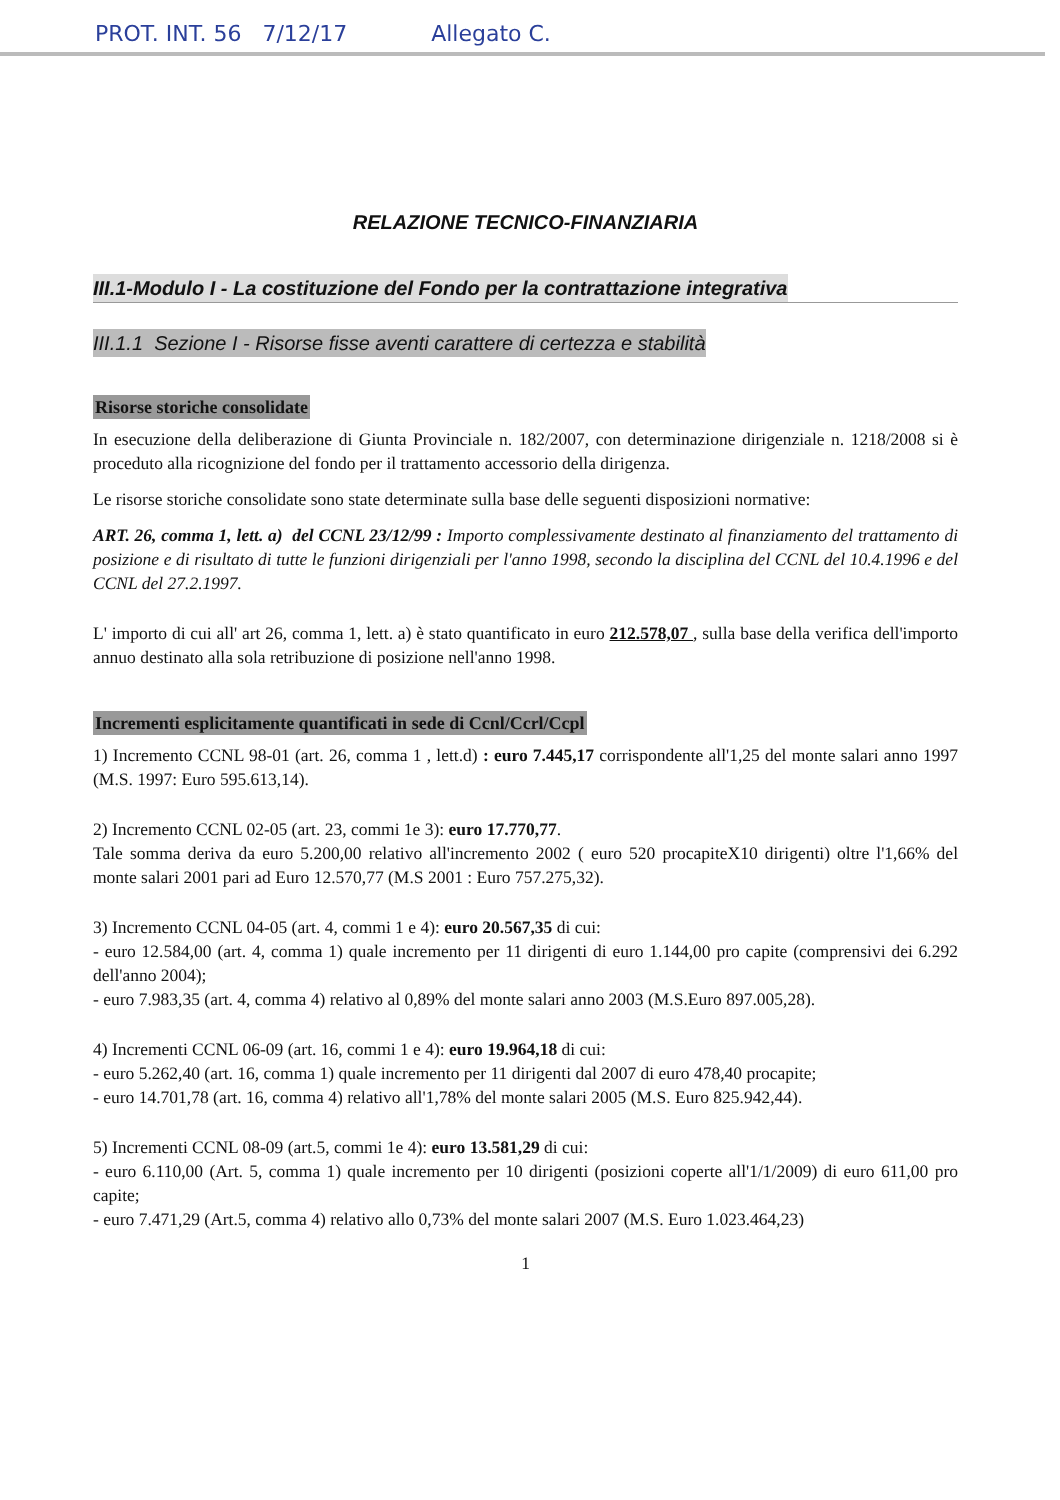PROT. INT. 56 7/12/17 Allegato C.
RELAZIONE TECNICO-FINANZIARIA
III.1-Modulo I - La costituzione del Fondo per la contrattazione integrativa
III.1.1 Sezione I - Risorse fisse aventi carattere di certezza e stabilità
Risorse storiche consolidate
In esecuzione della deliberazione di Giunta Provinciale n. 182/2007, con determinazione dirigenziale n. 1218/2008 si è proceduto alla ricognizione del fondo per il trattamento accessorio della dirigenza.
Le risorse storiche consolidate sono state determinate sulla base delle seguenti disposizioni normative:
ART. 26, comma 1, lett. a) del CCNL 23/12/99 : Importo complessivamente destinato al finanziamento del trattamento di posizione e di risultato di tutte le funzioni dirigenziali per l'anno 1998, secondo la disciplina del CCNL del 10.4.1996 e del CCNL del 27.2.1997.
L' importo di cui all' art 26, comma 1, lett. a) è stato quantificato in euro 212.578,07 , sulla base della verifica dell'importo annuo destinato alla sola retribuzione di posizione nell'anno 1998.
Incrementi esplicitamente quantificati in sede di Ccnl/Ccrl/Ccpl
1) Incremento CCNL 98-01 (art. 26, comma 1 , lett.d) : euro 7.445,17 corrispondente all'1,25 del monte salari anno 1997 (M.S. 1997: Euro 595.613,14).
2) Incremento CCNL 02-05 (art. 23, commi 1e 3): euro 17.770,77.
Tale somma deriva da euro 5.200,00 relativo all'incremento 2002 ( euro 520 procapiteX10 dirigenti) oltre l'1,66% del monte salari 2001 pari ad Euro 12.570,77 (M.S 2001 : Euro 757.275,32).
3) Incremento CCNL 04-05 (art. 4, commi 1 e 4): euro 20.567,35 di cui:
- euro 12.584,00 (art. 4, comma 1) quale incremento per 11 dirigenti di euro 1.144,00 pro capite (comprensivi dei 6.292 dell'anno 2004);
- euro 7.983,35 (art. 4, comma 4) relativo al 0,89% del monte salari anno 2003 (M.S.Euro 897.005,28).
4) Incrementi CCNL 06-09 (art. 16, commi 1 e 4): euro 19.964,18 di cui:
- euro 5.262,40 (art. 16, comma 1) quale incremento per 11 dirigenti dal 2007 di euro 478,40 procapite;
- euro 14.701,78 (art. 16, comma 4) relativo all'1,78% del monte salari 2005 (M.S. Euro 825.942,44).
5) Incrementi CCNL 08-09 (art.5, commi 1e 4): euro 13.581,29 di cui:
- euro 6.110,00 (Art. 5, comma 1) quale incremento per 10 dirigenti (posizioni coperte all'1/1/2009) di euro 611,00 pro capite;
- euro 7.471,29 (Art.5, comma 4) relativo allo 0,73% del monte salari 2007 (M.S. Euro 1.023.464,23)
1